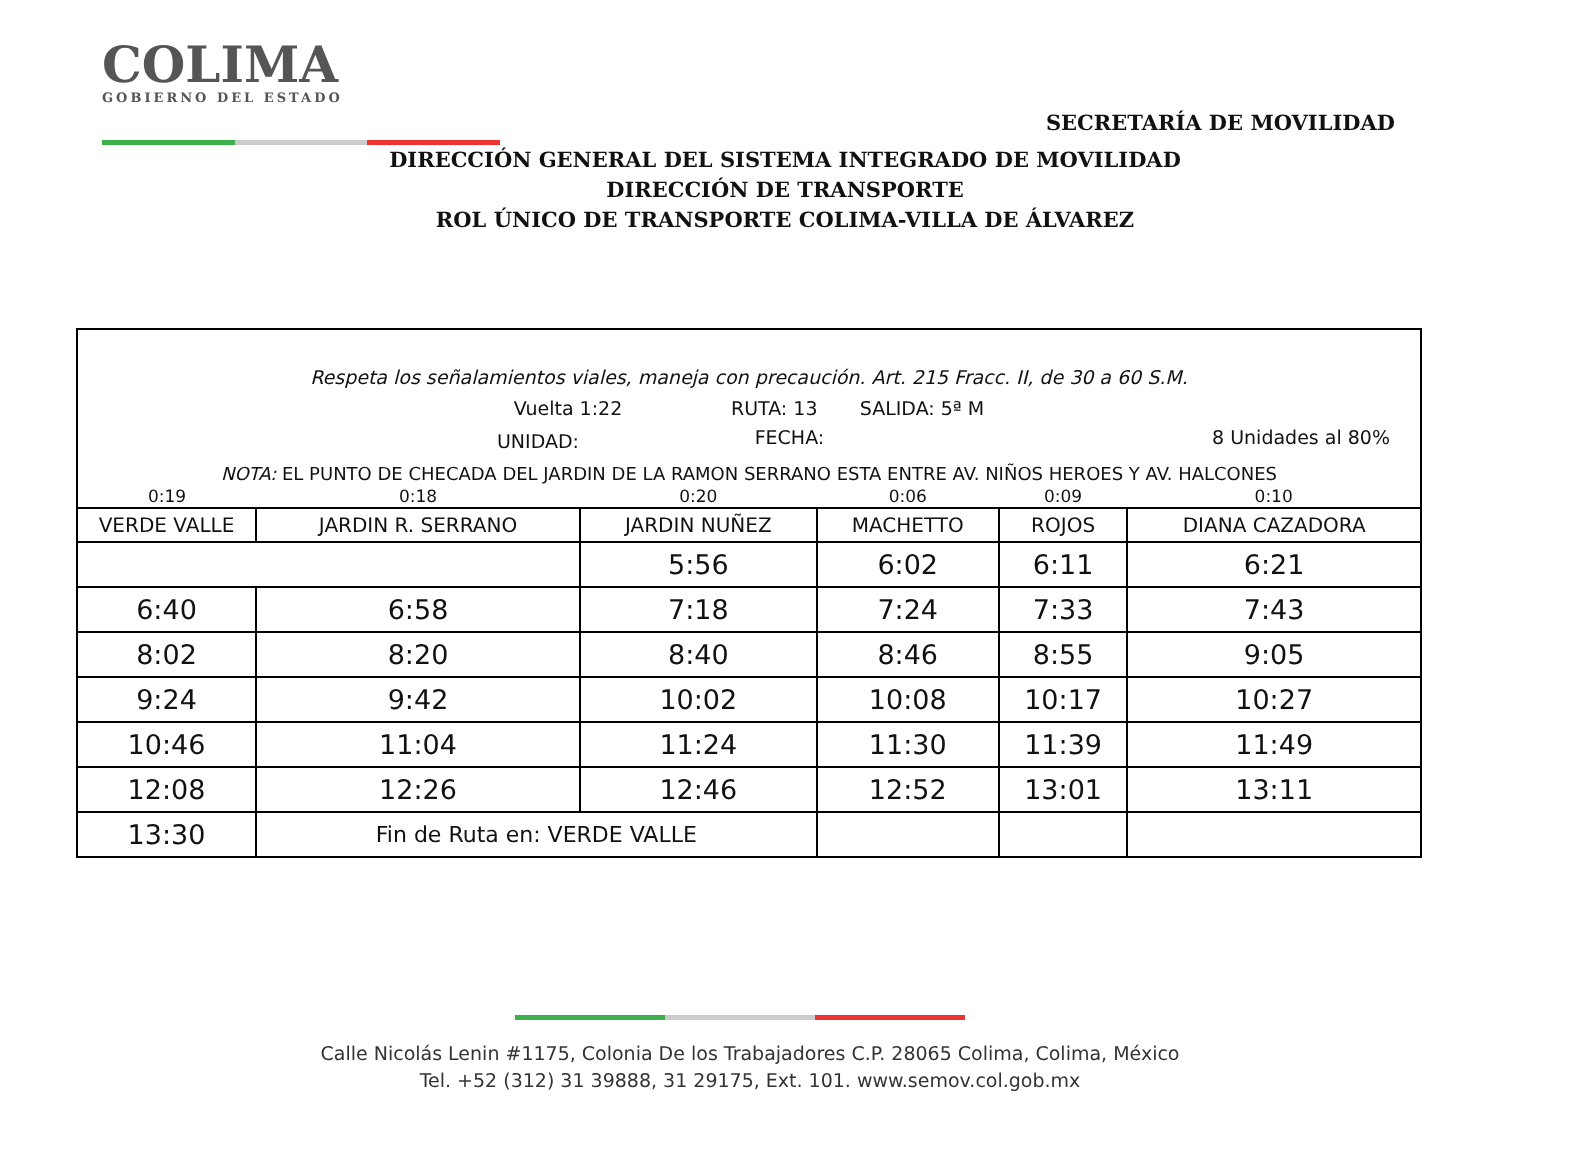COLIMA
GOBIERNO DEL ESTADO
SECRETARÍA DE MOVILIDAD
DIRECCIÓN GENERAL DEL SISTEMA INTEGRADO DE MOVILIDAD
DIRECCIÓN DE TRANSPORTE
ROL ÚNICO DE TRANSPORTE COLIMA-VILLA DE ÁLVAREZ
| Respeta los señalamientos viales, maneja con precaución. Art. 215 Fracc. II, de 30 a 60 S.M. | | | | | |
| Vuelta 1:22 RUTA: 13 SALIDA: 5ª M | | | | | |
| UNIDAD: | | FECHA: | | 8 Unidades al 80% | |
| NOTA: EL PUNTO DE CHECADA DEL JARDIN DE LA RAMON SERRANO ESTA ENTRE AV. NIÑOS HEROES Y AV. HALCONES | | | | | |
| 0:19 | 0:18 | 0:20 | 0:06 | 0:09 | 0:10 |
| VERDE VALLE | JARDIN R. SERRANO | JARDIN NUÑEZ | MACHETTO | ROJOS | DIANA CAZADORA |
| | | 5:56 | 6:02 | 6:11 | 6:21 |
| 6:40 | 6:58 | 7:18 | 7:24 | 7:33 | 7:43 |
| 8:02 | 8:20 | 8:40 | 8:46 | 8:55 | 9:05 |
| 9:24 | 9:42 | 10:02 | 10:08 | 10:17 | 10:27 |
| 10:46 | 11:04 | 11:24 | 11:30 | 11:39 | 11:49 |
| 12:08 | 12:26 | 12:46 | 12:52 | 13:01 | 13:11 |
| 13:30 | Fin de Ruta en: VERDE VALLE | | | | |
Calle Nicolás Lenin #1175, Colonia De los Trabajadores C.P. 28065 Colima, Colima, México
Tel. +52 (312) 31 39888, 31 29175, Ext. 101. www.semov.col.gob.mx